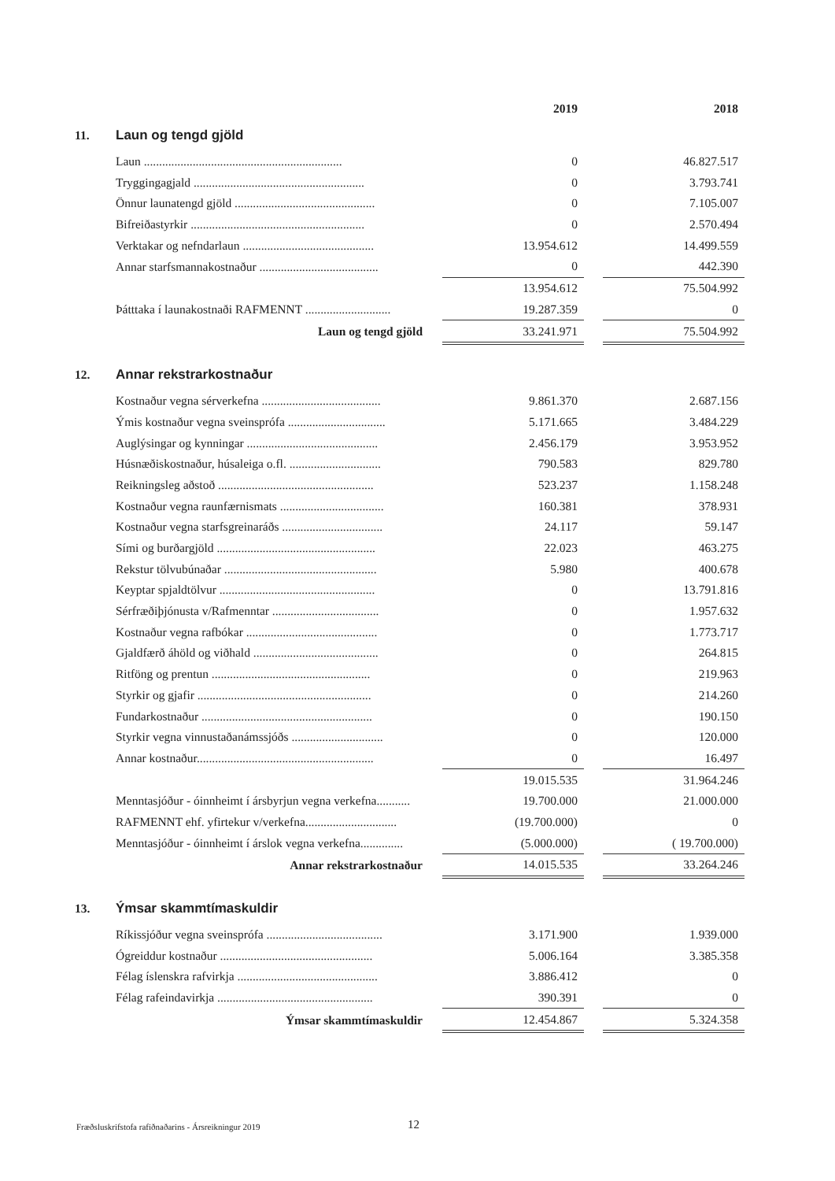| | | 2019 | | 2018 |
| --- | --- | --- | --- | --- |
| 11. | Laun og tengd gjöld | | | |
| | Laun ................................................................. | 0 | | 46.827.517 |
| | Tryggingagjald ........................................................ | 0 | | 3.793.741 |
| | Önnur launatengd gjöld .............................................. | 0 | | 7.105.007 |
| | Bifreiðastyrkir ......................................................... | 0 | | 2.570.494 |
| | Verktakar og nefndarlaun ........................................... | 13.954.612 | | 14.499.559 |
| | Annar starfsmannakostnaður ....................................... | 0 | | 442.390 |
| | | 13.954.612 | | 75.504.992 |
| | Þátttaka í launakostnaði RAFMENNT ............................ | 19.287.359 | | 0 |
| | Laun og tengd gjöld | 33.241.971 | | 75.504.992 |
| 12. | Annar rekstrarkostnaður | | | |
| | Kostnaður vegna sérverkefna ....................................... | 9.861.370 | | 2.687.156 |
| | Ýmis kostnaður vegna sveinsprófa ................................ | 5.171.665 | | 3.484.229 |
| | Auglýsingar og kynningar ........................................... | 2.456.179 | | 3.953.952 |
| | Húsnæðiskostnaður, húsaleiga o.fl. .............................. | 790.583 | | 829.780 |
| | Reikningsleg aðstoð ................................................... | 523.237 | | 1.158.248 |
| | Kostnaður vegna raunfærnismats .................................. | 160.381 | | 378.931 |
| | Kostnaður vegna starfsgreinaráðs ................................. | 24.117 | | 59.147 |
| | Sími og burðargjöld .................................................... | 22.023 | | 463.275 |
| | Rekstur tölvubúnaðar .................................................. | 5.980 | | 400.678 |
| | Keyptar spjaldtölvur ................................................... | 0 | | 13.791.816 |
| | Sérfræðiþjónusta v/Rafmenntar ................................... | 0 | | 1.957.632 |
| | Kostnaður vegna rafbókar ........................................... | 0 | | 1.773.717 |
| | Gjaldfærð áhöld og viðhald ......................................... | 0 | | 264.815 |
| | Ritföng og prentun .................................................... | 0 | | 219.963 |
| | Styrkir og gjafir ......................................................... | 0 | | 214.260 |
| | Fundarkostnaður ........................................................ | 0 | | 190.150 |
| | Styrkir vegna vinnustaðanámssjóðs .............................. | 0 | | 120.000 |
| | Annar kostnaður.......................................................... | 0 | | 16.497 |
| | | 19.015.535 | | 31.964.246 |
| | Menntasjóður - óinnheimt í ársbyrjun vegna verkefna........... | 19.700.000 | | 21.000.000 |
| | RAFMENNT ehf. yfirtekur v/verkefna.............................. | (19.700.000) | | 0 |
| | Menntasjóður - óinnheimt í árslok vegna verkefna.............. | (5.000.000) | | ( 19.700.000) |
| | Annar rekstrarkostnaður | 14.015.535 | | 33.264.246 |
| 13. | Ýmsar skammtímaskuldir | | | |
| | Ríkissjóður vegna sveinsprófa ...................................... | 3.171.900 | | 1.939.000 |
| | Ógreiddur kostnaður .................................................. | 5.006.164 | | 3.385.358 |
| | Félag íslenskra rafvirkja .............................................. | 3.886.412 | | 0 |
| | Félag rafeindavirkja ................................................... | 390.391 | | 0 |
| | Ýmsar skammtímaskuldir | 12.454.867 | | 5.324.358 |
Fræðsluskrifstofa rafiðnaðarins - Ársreikningur 2019
12